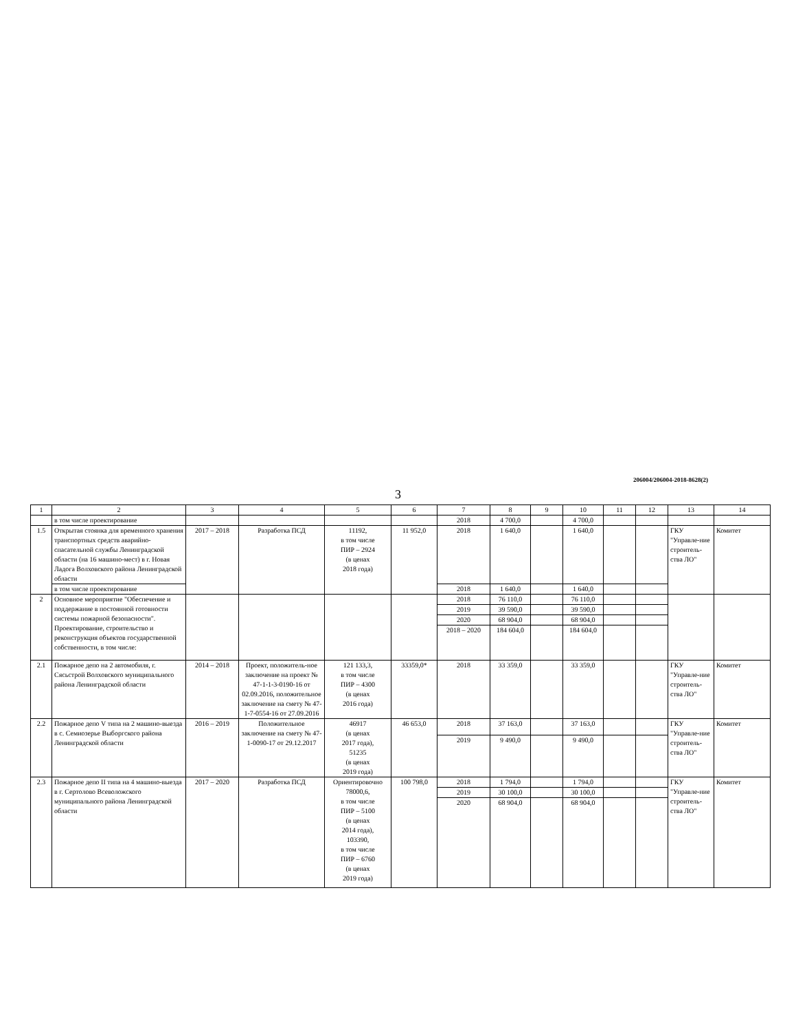206004/206004-2018-8628(2)
3
| 1 | 2 | 3 | 4 | 5 | 6 | 7 | 8 | 9 | 10 | 11 | 12 | 13 | 14 |
| --- | --- | --- | --- | --- | --- | --- | --- | --- | --- | --- | --- | --- | --- |
| | в том числе проектирование | | | | | 2018 | 4 700,0 | | 4 700,0 | | | | |
| 1.5 | Открытая стоянка для временного хранения транспортных средств аварийно-спасательной службы Ленинградской области (на 16 машино-мест) в г. Новая Ладога Волховского района Ленинградской области | 2017 – 2018 | Разработка ПСД | 11192, в том числе ПИР – 2924 (в ценах 2018 года) | 11 952,0 | 2018 | 1 640,0 | | 1 640,0 | | | ГКУ "Управле-ние строитель-ства ЛО" | Комитет |
| | в том числе проектирование | | | | | 2018 | 1 640,0 | | 1 640,0 | | | | |
| 2 | Основное мероприятие "Обеспечение и поддержание в постоянной готовности системы пожарной безопасности". Проектирование, строительство и реконструкция объектов государственной собственности, в том числе: | | | | | 2018 | 76 110,0 | | 76 110,0 | | | | |
| | | | | | | 2019 | 39 590,0 | | 39 590,0 | | | | |
| | | | | | | 2020 | 68 904,0 | | 68 904,0 | | | | |
| | | | | | | 2018 – 2020 | 184 604,0 | | 184 604,0 | | | | |
| 2.1 | Пожарное депо на 2 автомобиля, г. Сясьстрой Волховского муниципального района Ленинградской области | 2014 – 2018 | Проект, положитель-ное заключение на проект № 47-1-1-3-0190-16 от 02.09.2016, положительное заключение на смету № 47-1-7-0554-16 от 27.09.2016 | 121 133,3, в том числе ПИР – 4300 (в ценах 2016 года) | 33359,0* | 2018 | 33 359,0 | | 33 359,0 | | | ГКУ "Управле-ние строитель-ства ЛО" | Комитет |
| 2.2 | Пожарное депо V типа на 2 машино-выезда в с. Семиозерье Выборгского района Ленинградской области | 2016 – 2019 | Положительное заключение на смету № 47-1-0090-17 от 29.12.2017 | 46917 (в ценах 2017 года), 51235 (в ценах 2019 года) | 46 653,0 | 2018 | 37 163,0 | | 37 163,0 | | | ГКУ "Управле-ние строитель-ства ЛО" | Комитет |
| | | | | | | 2019 | 9 490,0 | | 9 490,0 | | | | |
| 2.3 | Пожарное депо II типа на 4 машино-выезда в г. Сертолово Всеволожского муниципального района Ленинградской области | 2017 – 2020 | Разработка ПСД | Ориентировочно 78000,6, в том числе ПИР – 5100 (в ценах 2014 года), 103390, в том числе ПИР – 6760 (в ценах 2019 года) | 100 798,0 | 2018 | 1 794,0 | | 1 794,0 | | | ГКУ "Управле-ние строитель-ства ЛО" | Комитет |
| | | | | | | 2019 | 30 100,0 | | 30 100,0 | | | | |
| | | | | | | 2020 | 68 904,0 | | 68 904,0 | | | | |